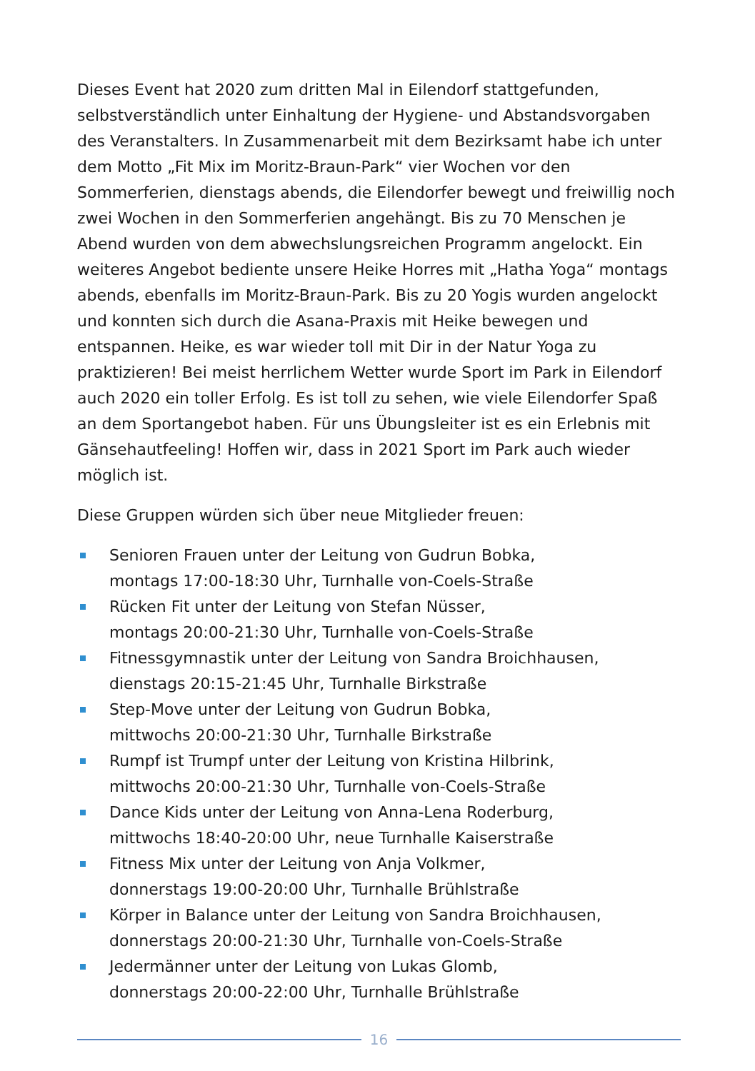Dieses Event hat 2020 zum dritten Mal in Eilendorf stattgefunden, selbstverständlich unter Einhaltung der Hygiene- und Abstandsvorgaben des Veranstalters. In Zusammenarbeit mit dem Bezirksamt habe ich unter dem Motto „Fit Mix im Moritz-Braun-Park“ vier Wochen vor den Sommerferien, dienstags abends, die Eilendorfer bewegt und freiwillig noch zwei Wochen in den Sommerferien angehängt. Bis zu 70 Menschen je Abend wurden von dem abwechslungsreichen Programm angelockt. Ein weiteres Angebot bediente unsere Heike Horres mit „Hatha Yoga“ montags abends, ebenfalls im Moritz-Braun-Park. Bis zu 20 Yogis wurden angelockt und konnten sich durch die Asana-Praxis mit Heike bewegen und entspannen. Heike, es war wieder toll mit Dir in der Natur Yoga zu praktizieren! Bei meist herrlichem Wetter wurde Sport im Park in Eilendorf auch 2020 ein toller Erfolg. Es ist toll zu sehen, wie viele Eilendorfer Spaß an dem Sportangebot haben. Für uns Übungsleiter ist es ein Erlebnis mit Gänsehautfeeling! Hoffen wir, dass in 2021 Sport im Park auch wieder möglich ist.
Diese Gruppen würden sich über neue Mitglieder freuen:
Senioren Frauen unter der Leitung von Gudrun Bobka,
montags 17:00-18:30 Uhr, Turnhalle von-Coels-Straße
Rücken Fit unter der Leitung von Stefan Nüsser,
montags 20:00-21:30 Uhr, Turnhalle von-Coels-Straße
Fitnessgymnastik unter der Leitung von Sandra Broichhausen,
dienstags 20:15-21:45 Uhr, Turnhalle Birkstraße
Step-Move unter der Leitung von Gudrun Bobka,
mittwochs 20:00-21:30 Uhr, Turnhalle Birkstraße
Rumpf ist Trumpf unter der Leitung von Kristina Hilbrink,
mittwochs 20:00-21:30 Uhr, Turnhalle von-Coels-Straße
Dance Kids unter der Leitung von Anna-Lena Roderburg,
mittwochs 18:40-20:00 Uhr, neue Turnhalle Kaiserstraße
Fitness Mix unter der Leitung von Anja Volkmer,
donnerstags 19:00-20:00 Uhr, Turnhalle Brühlstraße
Körper in Balance unter der Leitung von Sandra Broichhausen,
donnerstags 20:00-21:30 Uhr, Turnhalle von-Coels-Straße
Jedermänner unter der Leitung von Lukas Glomb,
donnerstags 20:00-22:00 Uhr, Turnhalle Brühlstraße
16